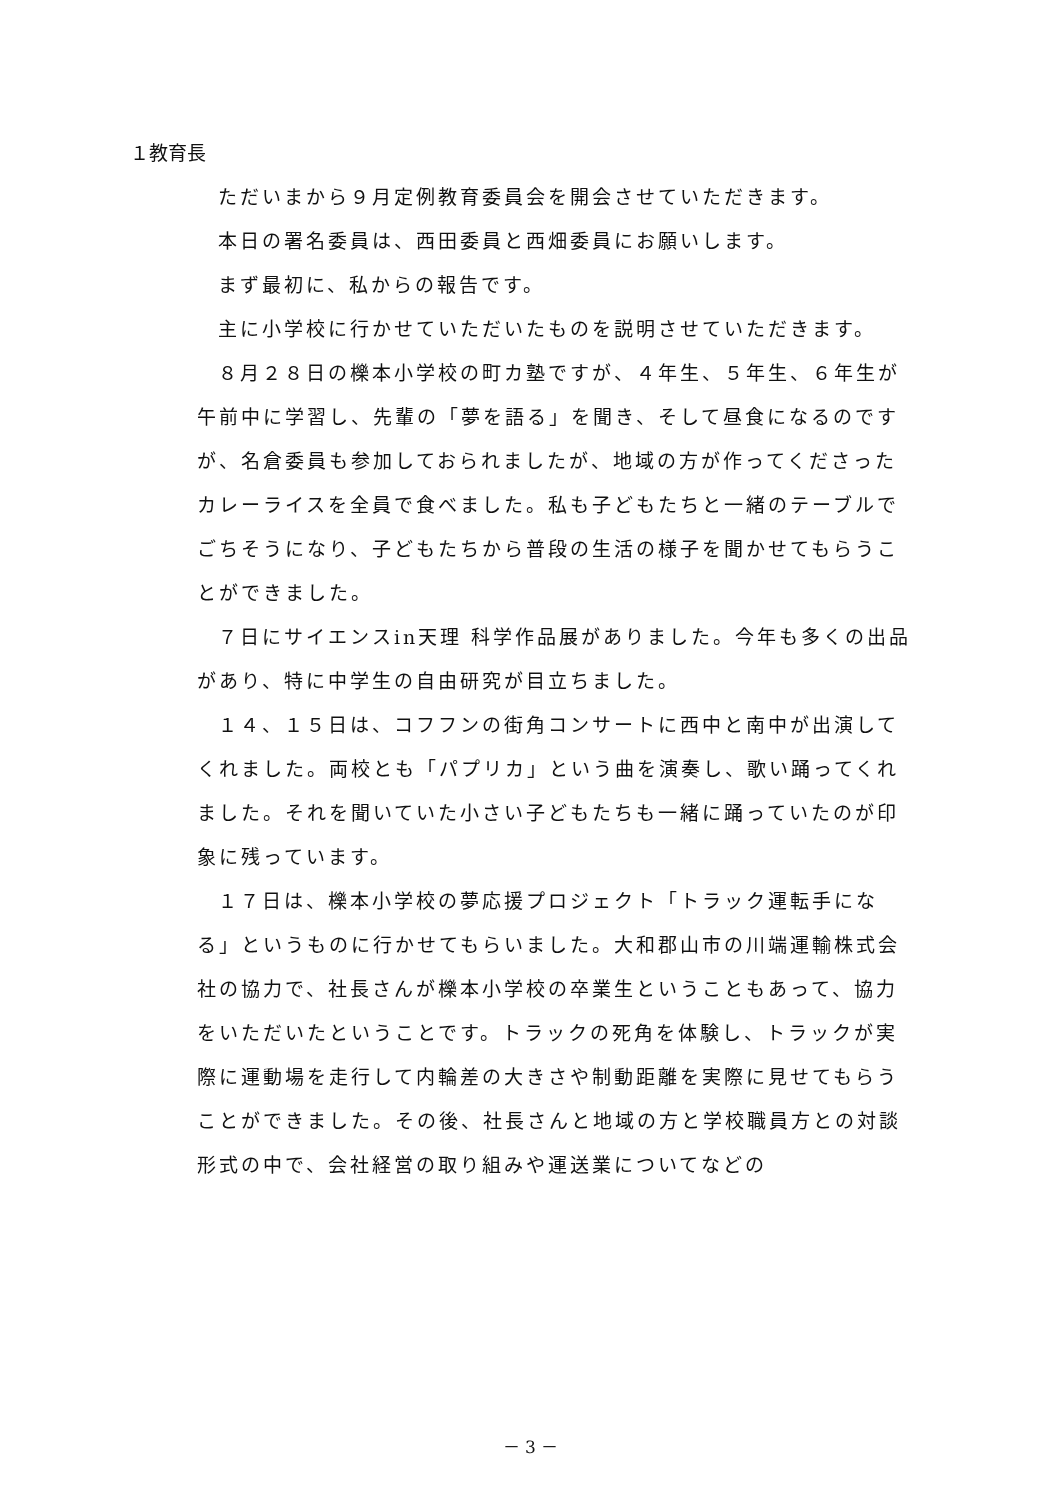１教育長
ただいまから９月定例教育委員会を開会させていただきます。
本日の署名委員は、西田委員と西畑委員にお願いします。
まず最初に、私からの報告です。
主に小学校に行かせていただいたものを説明させていただきます。
８月２８日の櫟本小学校の町カ塾ですが、４年生、５年生、６年生が午前中に学習し、先輩の「夢を語る」を聞き、そして昼食になるのですが、名倉委員も参加しておられましたが、地域の方が作ってくださったカレーライスを全員で食べました。私も子どもたちと一緒のテーブルでごちそうになり、子どもたちから普段の生活の様子を聞かせてもらうことができました。
７日にサイエンスin天理 科学作品展がありました。今年も多くの出品があり、特に中学生の自由研究が目立ちました。
１４、１５日は、コフフンの街角コンサートに西中と南中が出演してくれました。両校とも「パプリカ」という曲を演奏し、歌い踊ってくれました。それを聞いていた小さい子どもたちも一緒に踊っていたのが印象に残っています。
１７日は、櫟本小学校の夢応援プロジェクト「トラック運転手になる」というものに行かせてもらいました。大和郡山市の川端運輸株式会社の協力で、社長さんが櫟本小学校の卒業生ということもあって、協力をいただいたということです。トラックの死角を体験し、トラックが実際に運動場を走行して内輪差の大きさや制動距離を実際に見せてもらうことができました。その後、社長さんと地域の方と学校職員方との対談形式の中で、会社経営の取り組みや運送業についてなどの
－ 3 －